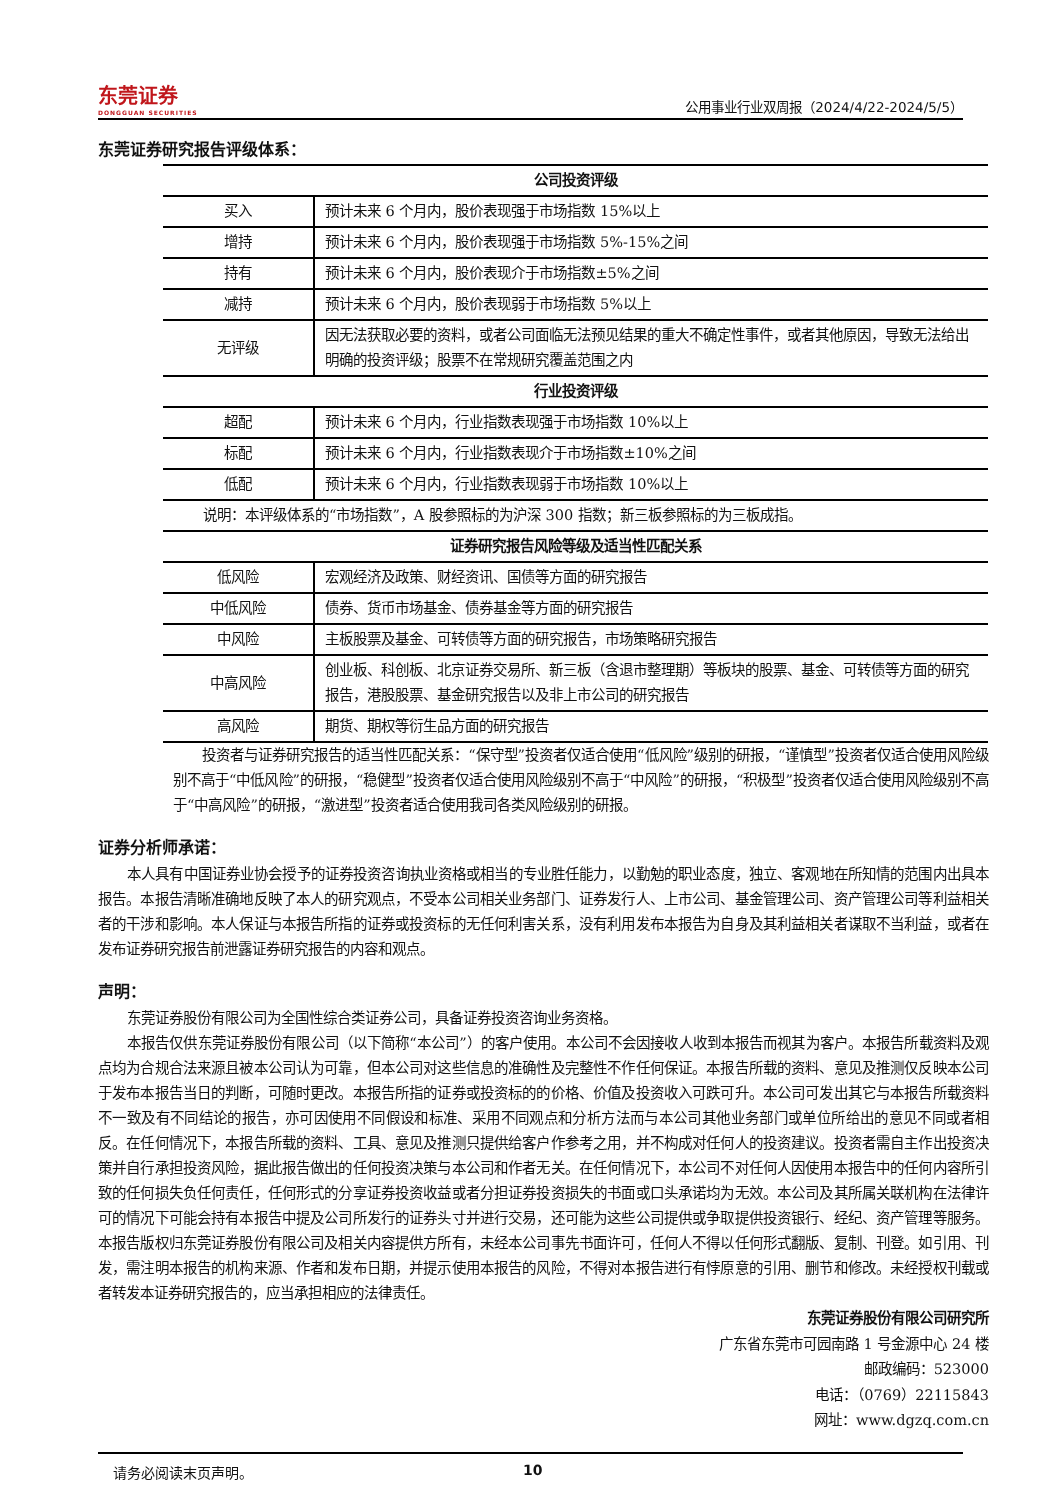东莞证券
DONGGUAN SECURITIES
公用事业行业双周报（2024/4/22-2024/5/5）
东莞证券研究报告评级体系：
| 公司投资评级 | |
| --- | --- |
| 买入 | 预计未来 6 个月内，股价表现强于市场指数 15%以上 |
| 增持 | 预计未来 6 个月内，股价表现强于市场指数 5%-15%之间 |
| 持有 | 预计未来 6 个月内，股价表现介于市场指数±5%之间 |
| 减持 | 预计未来 6 个月内，股价表现弱于市场指数 5%以上 |
| 无评级 | 因无法获取必要的资料，或者公司面临无法预见结果的重大不确定性事件，或者其他原因，导致无法给出明确的投资评级；股票不在常规研究覆盖范围之内 |
| 行业投资评级 | |
| 超配 | 预计未来 6 个月内，行业指数表现强于市场指数 10%以上 |
| 标配 | 预计未来 6 个月内，行业指数表现介于市场指数±10%之间 |
| 低配 | 预计未来 6 个月内，行业指数表现弱于市场指数 10%以上 |
| 说明：本评级体系的“市场指数”，A 股参照标的为沪深 300 指数；新三板参照标的为三板成指。 | |
| 证券研究报告风险等级及适当性匹配关系 | |
| 低风险 | 宏观经济及政策、财经资讯、国债等方面的研究报告 |
| 中低风险 | 债券、货币市场基金、债券基金等方面的研究报告 |
| 中风险 | 主板股票及基金、可转债等方面的研究报告，市场策略研究报告 |
| 中高风险 | 创业板、科创板、北京证券交易所、新三板（含退市整理期）等板块的股票、基金、可转债等方面的研究报告，港股股票、基金研究报告以及非上市公司的研究报告 |
| 高风险 | 期货、期权等衍生品方面的研究报告 |
投资者与证券研究报告的适当性匹配关系：“保守型”投资者仅适合使用“低风险”级别的研报，“谨慎型”投资者仅适合使用风险级别不高于“中低风险”的研报，“稳健型”投资者仅适合使用风险级别不高于“中风险”的研报，“积极型”投资者仅适合使用风险级别不高于“中高风险”的研报，“激进型”投资者适合使用我司各类风险级别的研报。
证券分析师承诺：
本人具有中国证券业协会授予的证券投资咨询执业资格或相当的专业胜任能力，以勤勉的职业态度，独立、客观地在所知情的范围内出具本报告。本报告清晰准确地反映了本人的研究观点，不受本公司相关业务部门、证券发行人、上市公司、基金管理公司、资产管理公司等利益相关者的干涉和影响。本人保证与本报告所指的证券或投资标的无任何利害关系，没有利用发布本报告为自身及其利益相关者谋取不当利益，或者在发布证券研究报告前泄露证券研究报告的内容和观点。
声明：
东莞证券股份有限公司为全国性综合类证券公司，具备证券投资咨询业务资格。
本报告仅供东莞证券股份有限公司（以下简称“本公司”）的客户使用。本公司不会因接收人收到本报告而视其为客户。本报告所载资料及观点均为合规合法来源且被本公司认为可靠，但本公司对这些信息的准确性及完整性不作任何保证。本报告所载的资料、意见及推测仅反映本公司于发布本报告当日的判断，可随时更改。本报告所指的证券或投资标的的价格、价值及投资收入可跌可升。本公司可发出其它与本报告所载资料不一致及有不同结论的报告，亦可因使用不同假设和标准、采用不同观点和分析方法而与本公司其他业务部门或单位所给出的意见不同或者相反。在任何情况下，本报告所载的资料、工具、意见及推测只提供给客户作参考之用，并不构成对任何人的投资建议。投资者需自主作出投资决策并自行承担投资风险，据此报告做出的任何投资决策与本公司和作者无关。在任何情况下，本公司不对任何人因使用本报告中的任何内容所引致的任何损失负任何责任，任何形式的分享证券投资收益或者分担证券投资损失的书面或口头承诺均为无效。本公司及其所属关联机构在法律许可的情况下可能会持有本报告中提及公司所发行的证券头寸并进行交易，还可能为这些公司提供或争取提供投资银行、经纪、资产管理等服务。本报告版权归东莞证券股份有限公司及相关内容提供方所有，未经本公司事先书面许可，任何人不得以任何形式翻版、复制、刊登。如引用、刊发，需注明本报告的机构来源、作者和发布日期，并提示使用本报告的风险，不得对本报告进行有悖原意的引用、删节和修改。未经授权刊载或者转发本证券研究报告的，应当承担相应的法律责任。
东莞证券股份有限公司研究所
广东省东莞市可园南路 1 号金源中心 24 楼
邮政编码：523000
电话：（0769）22115843
网址：www.dgzq.com.cn
请务必阅读末页声明。 10